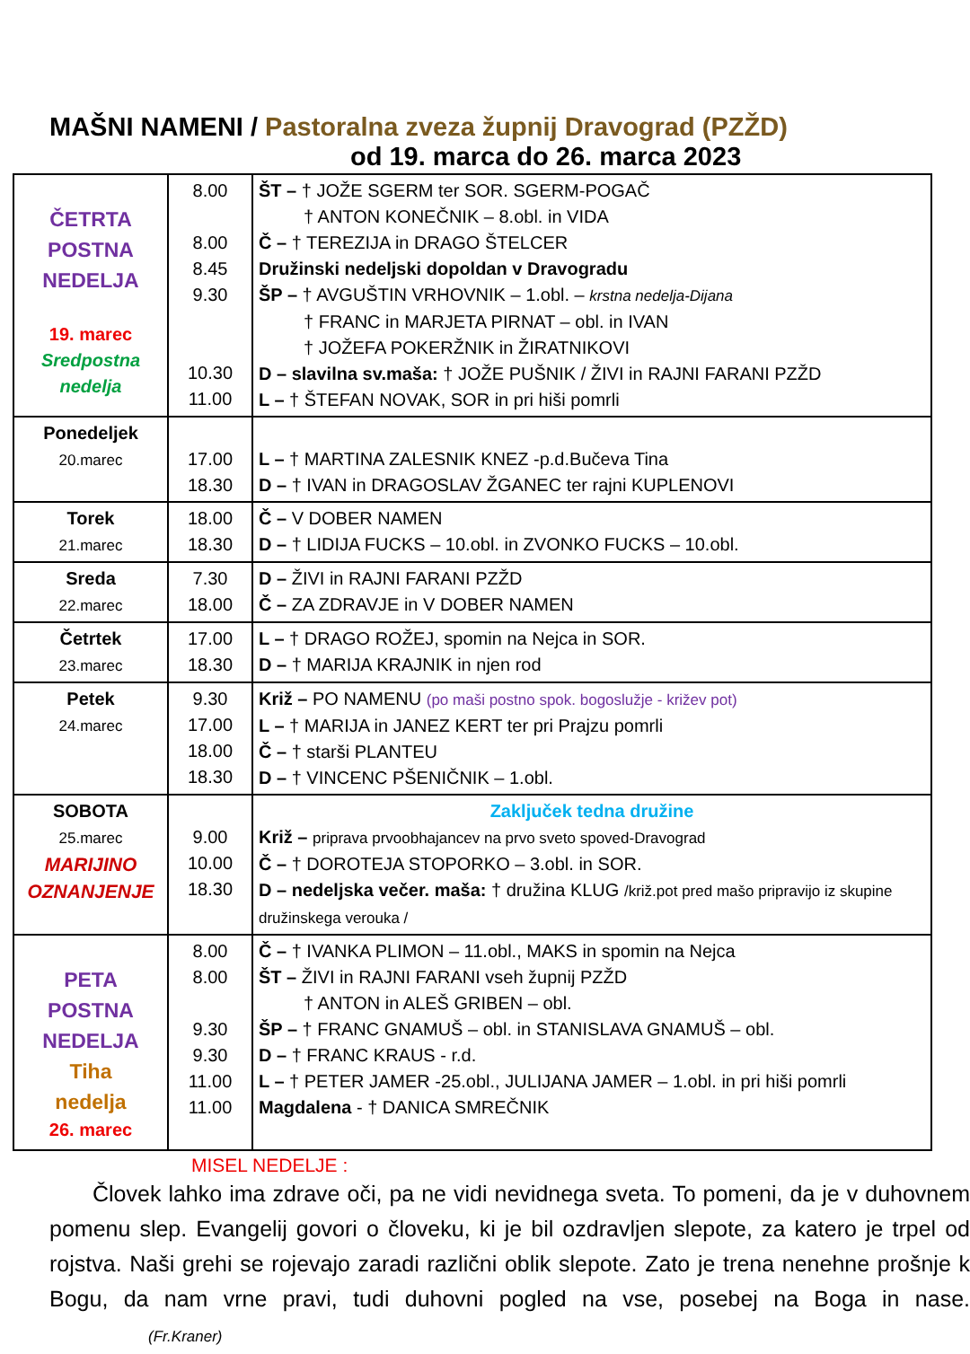MAŠNI NAMENI / Pastoralna zveza župnij Dravograd (PZŽD)
od 19. marca do 26. marca 2023
| ČETRTA POSTNA NEDELJA 19. marec Sredpostna nedelja | 8.00 8.00 8.45 9.30 10.30 11.00 | ŠT – † JOŽE SGERM ter SOR. SGERM-POGAČ † ANTON KONEČNIK – 8.obl. in VIDA Č – † TEREZIJA in DRAGO ŠTELCER Družinski nedeljski dopoldan v Dravogradu ŠP – † AVGUŠTIN VRHOVNIK – 1.obl. – krstna nedelja-Dijana † FRANC in MARJETA PIRNAT – obl. in IVAN † JOŽEFA POKERŽNIK in ŽIRATNIKOVI D – slavilna sv.maša: † JOŽE PUŠNIK / ŽIVI in RAJNI FARANI PZŽD L – † ŠTEFAN NOVAK, SOR in pri hiši pomrli |
| Ponedeljek 20.marec | 17.00 18.30 | L – † MARTINA ZALESNIK KNEZ -p.d.Bučeva Tina D – † IVAN in DRAGOSLAV ŽGANEC ter rajni KUPLENOVI |
| Torek 21.marec | 18.00 18.30 | Č – V DOBER NAMEN D – † LIDIJA FUCKS – 10.obl. in ZVONKO FUCKS – 10.obl. |
| Sreda 22.marec | 7.30 18.00 | D – ŽIVI in RAJNI FARANI PZŽD Č – ZA ZDRAVJE in V DOBER NAMEN |
| Četrtek 23.marec | 17.00 18.30 | L – † DRAGO ROŽEJ, spomin na Nejca in SOR. D – † MARIJA KRAJNIK in njen rod |
| Petek 24.marec | 9.30 17.00 18.00 18.30 | Križ – PO NAMENU (po maši postno spok. bogoslužje - križev pot) L – † MARIJA in JANEZ KERT ter pri Prajzu pomrli Č – † starši PLANTEU D – † VINCENC PŠENIČNIK – 1.obl. |
| SOBOTA 25.marec MARIJINO OZNANJENJE | 9.00 10.00 18.30 | Zaključek tedna družine Križ – priprava prvoobhajancev na prvo sveto spoved-Dravograd Č – † DOROTEJA STOPORKO – 3.obl. in SOR. D – nedeljska večer. maša: † družina KLUG /križ.pot pred mašo pripravijo iz skupine družinskega verouka / |
| PETA POSTNA NEDELJA Tiha nedelja 26. marec | 8.00 8.00 9.30 9.30 11.00 11.00 | Č – † IVANKA PLIMON – 11.obl., MAKS in spomin na Nejca ŠT – ŽIVI in RAJNI FARANI vseh župnij PZŽD † ANTON in ALEŠ GRIBEN – obl. ŠP – † FRANC GNAMUŠ – obl. in STANISLAVA GNAMUŠ – obl. D – † FRANC KRAUS - r.d. L – † PETER JAMER -25.obl., JULIJANA JAMER – 1.obl. in pri hiši pomrli Magdalena - † DANICA SMREČNIK |
MISEL NEDELJE :
Človek lahko ima zdrave oči, pa ne vidi nevidnega sveta. To pomeni, da je v duhovnem pomenu slep. Evangelij govori o človeku, ki je bil ozdravljen slepote, za katero je trpel od rojstva. Naši grehi se rojevajo zaradi različni oblik slepote. Zato je trena nenehne prošnje k Bogu, da nam vrne pravi, tudi duhovni pogled na vse, posebej na Boga in nase. (Fr.Kraner)